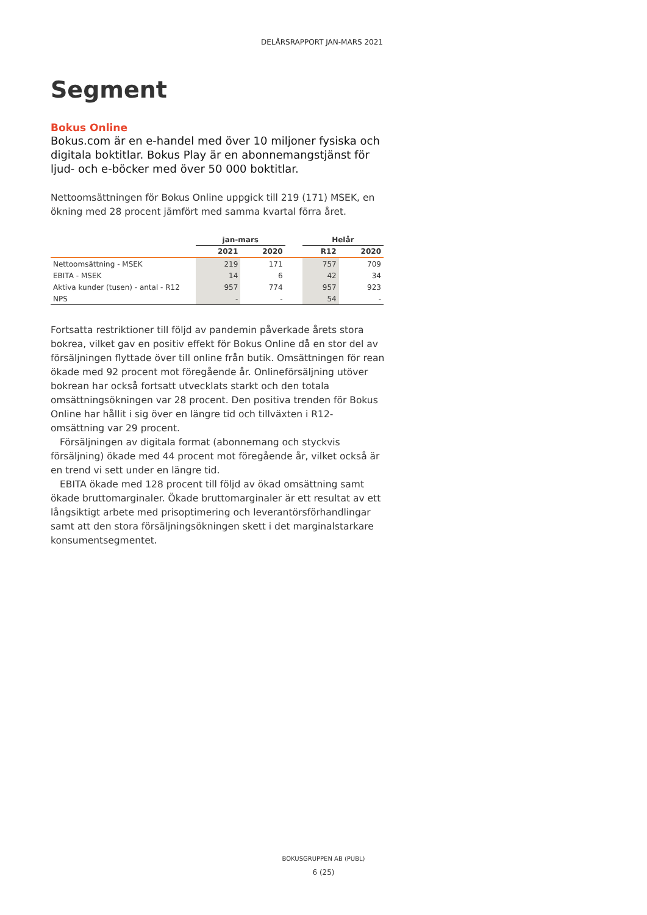DELÅRSRAPPORT JAN-MARS 2021
Segment
Bokus Online
Bokus.com är en e-handel med över 10 miljoner fysiska och digitala boktitlar. Bokus Play är en abonnemangstjänst för ljud- och e-böcker med över 50 000 boktitlar.
Nettoomsättningen för Bokus Online uppgick till 219 (171) MSEK, en ökning med 28 procent jämfört med samma kvartal förra året.
| | jan-mars | | | Helår | |
| --- | --- | --- | --- | --- | --- |
| | 2021 | 2020 | | R12 | 2020 |
| Nettoomsättning - MSEK | 219 | 171 | | 757 | 709 |
| EBITA - MSEK | 14 | 6 | | 42 | 34 |
| Aktiva kunder (tusen) - antal - R12 | 957 | 774 | | 957 | 923 |
| NPS | - | - | | 54 | - |
Fortsatta restriktioner till följd av pandemin påverkade årets stora bokrea, vilket gav en positiv effekt för Bokus Online då en stor del av försäljningen flyttade över till online från butik. Omsättningen för rean ökade med 92 procent mot föregående år. Onlineförsäljning utöver bokrean har också fortsatt utvecklats starkt och den totala omsättningsökningen var 28 procent. Den positiva trenden för Bokus Online har hållit i sig över en längre tid och tillväxten i R12-omsättning var 29 procent.
Försäljningen av digitala format (abonnemang och styckvis försäljning) ökade med 44 procent mot föregående år, vilket också är en trend vi sett under en längre tid.
EBITA ökade med 128 procent till följd av ökad omsättning samt ökade bruttomarginaler. Ökade bruttomarginaler är ett resultat av ett långsiktigt arbete med prisoptimering och leverantörsförhandlingar samt att den stora försäljningsökningen skett i det marginalstarkare konsumentsegmentet.
BOKUSGRUPPEN AB (PUBL)
6 (25)